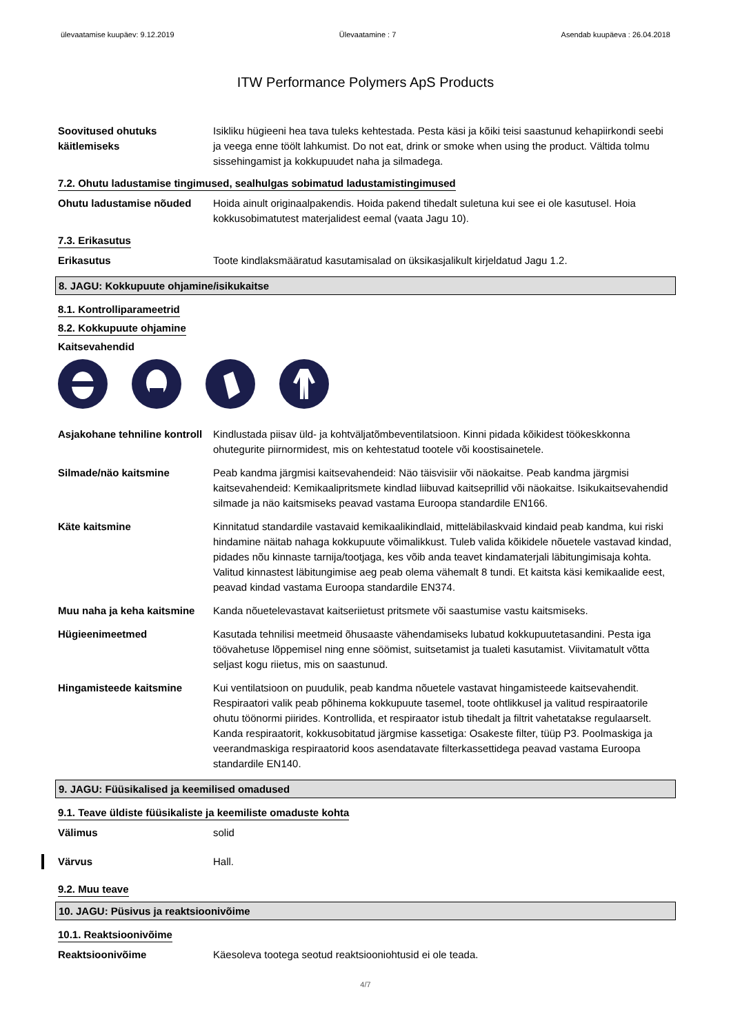ülevaatamise kuupäev: 9.12.2019 Ülevaatamine : 7 Asendab kuupäeva : 26.04.2018
ITW Performance Polymers ApS Products
Soovitused ohutuks käitlemiseks
Isikliku hügieeni hea tava tuleks kehtestada. Pesta käsi ja kõiki teisi saastunud kehapiirkondi seebi ja veega enne töölt lahkumist. Do not eat, drink or smoke when using the product. Vältida tolmu sissehingamist ja kokkupuudet naha ja silmadega.
7.2. Ohutu ladustamise tingimused, sealhulgas sobimatud ladustamistingimused
Ohutu ladustamise nõuded Hoida ainult originaalpakendis. Hoida pakend tihedalt suletuna kui see ei ole kasutusel. Hoia kokkusobimatutest materjalidest eemal (vaata Jagu 10).
7.3. Erikasutus
Erikasutus Toote kindlaksmääratud kasutamisalad on üksikasjalikult kirjeldatud Jagu 1.2.
8. JAGU: Kokkupuute ohjamine/isikukaitse
8.1. Kontrolliparameetrid
8.2. Kokkupuute ohjamine
Kaitsevahendid
Asjakohane tehniline kontroll
Kindlustada piisav üld- ja kohtväljatõmbeventilatsioon. Kinni pidada kõikidest töökeskkonna ohutegurite piirnormidest, mis on kehtestatud tootele või koostisainetele.
Silmade/näo kaitsmine Peab kandma järgmisi kaitsevahendeid: Näo täisvisiir või näokaitse. Peab kandma järgmisi kaitsevahendeid: Kemikaalipritsmete kindlad liibuvad kaitseprillid või näokaitse. Isikukaitsevahendid silmade ja näo kaitsmiseks peavad vastama Euroopa standardile EN166.
Käte kaitsmine Kinnitatud standardile vastavaid kemikaalikindlaid, mitteläbilaskvaid kindaid peab kandma, kui riski hindamine näitab nahaga kokkupuute võimalikkust. Tuleb valida kõikidele nõuetele vastavad kindad, pidades nõu kinnaste tarnija/tootjaga, kes võib anda teavet kindamaterjali läbitungimisaja kohta. Valitud kinnastest läbitungimise aeg peab olema vähemalt 8 tundi. Et kaitsta käsi kemikaalide eest, peavad kindad vastama Euroopa standardile EN374.
Muu naha ja keha kaitsmine
Kanda nõuetelevastavat kaitseriietust pritsmete või saastumise vastu kaitsmiseks.
Hügieenimeetmed Kasutada tehnilisi meetmeid õhusaaste vähendamiseks lubatud kokkupuutetasandini. Pesta iga töövahetuse lõppemisel ning enne söömist, suitsetamist ja tualeti kasutamist. Viivitamatult võtta seljast kogu riietus, mis on saastunud.
Hingamisteede kaitsmine Kui ventilatsioon on puudulik, peab kandma nõuetele vastavat hingamisteede kaitsevahendit. Respiraatori valik peab põhinema kokkupuute tasemel, toote ohtlikkusel ja valitud respiraatorile ohutu töönormi piirides. Kontrollida, et respiraator istub tihedalt ja filtrit vahetatakse regulaarselt. Kanda respiraatorit, kokkusobitatud järgmise kassetiga: Osakeste filter, tüüp P3. Poolmaskiga ja veerandmaskiga respiraatorid koos asendatavate filterkassettidega peavad vastama Euroopa standardile EN140.
9. JAGU: Füüsikalised ja keemilised omadused
9.1. Teave üldiste füüsikaliste ja keemiliste omaduste kohta
Välimus solid
Värvus Hall.
9.2. Muu teave
10. JAGU: Püsivus ja reaktsioonivõime
10.1. Reaktsioonivõime
Reaktsioonivõime Käesoleva tootega seotud reaktsiooniohtusid ei ole teada.
4/7